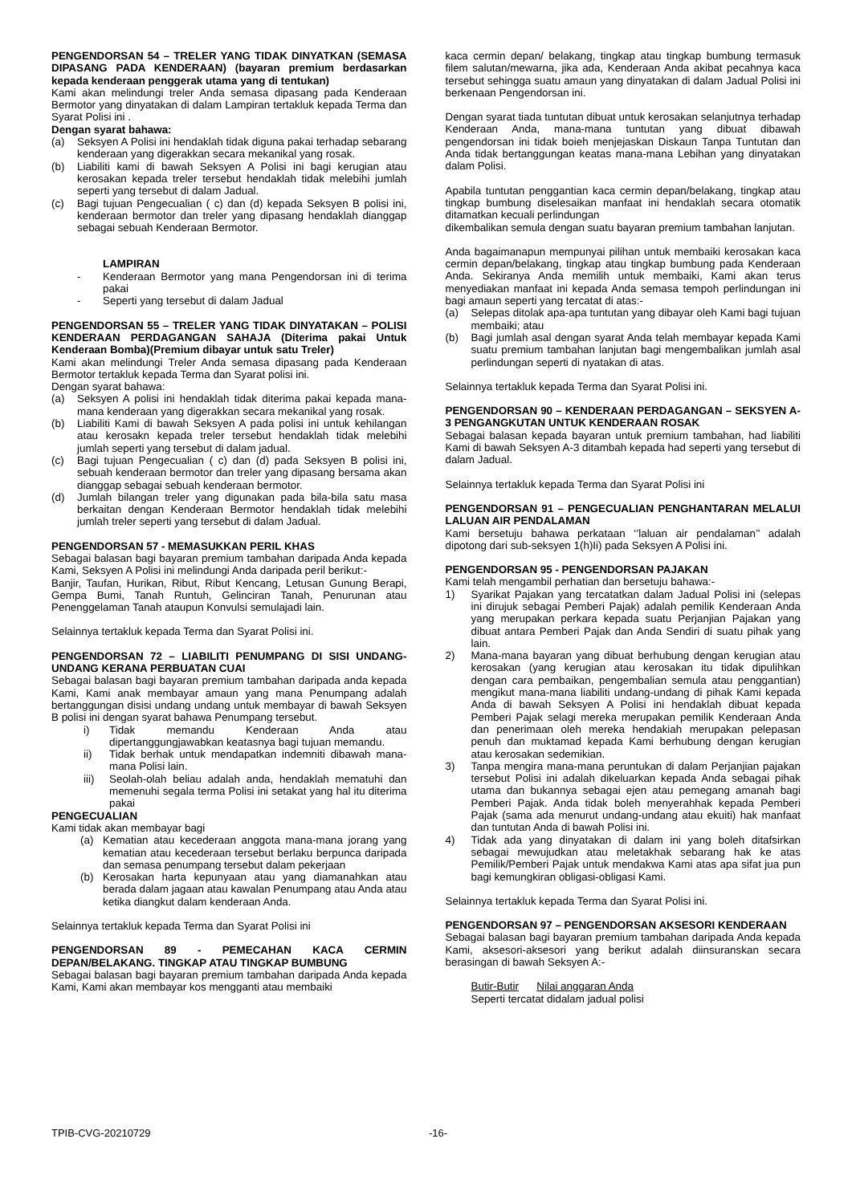PENGENDORSAN 54 – TRELER YANG TIDAK DINYATKAN (SEMASA DIPASANG PADA KENDERAAN) (bayaran premium berdasarkan kepada kenderaan penggerak utama yang di tentukan)
Kami akan melindungi treler Anda semasa dipasang pada Kenderaan Bermotor yang dinyatakan di dalam Lampiran tertakluk kepada Terma dan Syarat Polisi ini .
Dengan syarat bahawa:
(a) Seksyen A Polisi ini hendaklah tidak diguna pakai terhadap sebarang kenderaan yang digerakkan secara mekanikal yang rosak.
(b) Liabiliti kami di bawah Seksyen A Polisi ini bagi kerugian atau kerosakan kepada treler tersebut hendaklah tidak melebihi jumlah seperti yang tersebut di dalam Jadual.
(c) Bagi tujuan Pengecualian ( c) dan (d) kepada Seksyen B polisi ini, kenderaan bermotor dan treler yang dipasang hendaklah dianggap sebagai sebuah Kenderaan Bermotor.
LAMPIRAN
- Kenderaan Bermotor yang mana Pengendorsan ini di terima pakai
- Seperti yang tersebut di dalam Jadual
PENGENDORSAN 55 – TRELER YANG TIDAK DINYATAKAN – POLISI KENDERAAN PERDAGANGAN SAHAJA (Diterima pakai Untuk Kenderaan Bomba)(Premium dibayar untuk satu Treler)
Kami akan melindungi Treler Anda semasa dipasang pada Kenderaan Bermotor tertakluk kepada Terma dan Syarat polisi ini.
Dengan syarat bahawa:
(a) Seksyen A polisi ini hendaklah tidak diterima pakai kepada mana-mana kenderaan yang digerakkan secara mekanikal yang rosak.
(b) Liabiliti Kami di bawah Seksyen A pada polisi ini untuk kehilangan atau kerosakn kepada treler tersebut hendaklah tidak melebihi jumlah seperti yang tersebut di dalam jadual.
(c) Bagi tujuan Pengecualian ( c) dan (d) pada Seksyen B polisi ini, sebuah kenderaan bermotor dan treler yang dipasang bersama akan dianggap sebagai sebuah kenderaan bermotor.
(d) Jumlah bilangan treler yang digunakan pada bila-bila satu masa berkaitan dengan Kenderaan Bermotor hendaklah tidak melebihi jumlah treler seperti yang tersebut di dalam Jadual.
PENGENDORSAN 57 - MEMASUKKAN PERIL KHAS
Sebagai balasan bagi bayaran premium tambahan daripada Anda kepada Kami, Seksyen A Polisi ini melindungi Anda daripada peril berikut:-
Banjir, Taufan, Hurikan, Ribut, Ribut Kencang, Letusan Gunung Berapi, Gempa Bumi, Tanah Runtuh, Gelinciran Tanah, Penurunan atau Penenggelaman Tanah ataupun Konvulsi semulajadi lain.
Selainnya tertakluk kepada Terma dan Syarat Polisi ini.
PENGENDORSAN 72 – LIABILITI PENUMPANG DI SISI UNDANG-UNDANG KERANA PERBUATAN CUAI
Sebagai balasan bagi bayaran premium tambahan daripada anda kepada Kami, Kami anak membayar amaun yang mana Penumpang adalah bertanggungan disisi undang undang untuk membayar di bawah Seksyen B polisi ini dengan syarat bahawa Penumpang tersebut.
i) Tidak memandu Kenderaan Anda atau dipertanggungjawabkan keatasnya bagi tujuan memandu.
ii) Tidak berhak untuk mendapatkan indemniti dibawah mana-mana Polisi lain.
iii) Seolah-olah beliau adalah anda, hendaklah mematuhi dan memenuhi segala terma Polisi ini setakat yang hal itu diterima pakai
PENGECUALIAN
Kami tidak akan membayar bagi
(a) Kematian atau kecederaan anggota mana-mana jorang yang kematian atau kecederaan tersebut berlaku berpunca daripada dan semasa penumpang tersebut dalam pekerjaan
(b) Kerosakan harta kepunyaan atau yang diamanahkan atau berada dalam jagaan atau kawalan Penumpang atau Anda atau ketika diangkut dalam kenderaan Anda.
Selainnya tertakluk kepada Terma dan Syarat Polisi ini
PENGENDORSAN 89 - PEMECAHAN KACA CERMIN DEPAN/BELAKANG. TINGKAP ATAU TINGKAP BUMBUNG
Sebagai balasan bagi bayaran premium tambahan daripada Anda kepada Kami, Kami akan membayar kos mengganti atau membaiki
kaca cermin depan/ belakang, tingkap atau tingkap bumbung termasuk filem salutan/mewarna, jika ada, Kenderaan Anda akibat pecahnya kaca tersebut sehingga suatu amaun yang dinyatakan di dalam Jadual Polisi ini berkenaan Pengendorsan ini.
Dengan syarat tiada tuntutan dibuat untuk kerosakan selanjutnya terhadap Kenderaan Anda, mana-mana tuntutan yang dibuat dibawah pengendorsan ini tidak boieh menjejaskan Diskaun Tanpa Tuntutan dan Anda tidak bertanggungan keatas mana-mana Lebihan yang dinyatakan dalam Polisi.
Apabila tuntutan penggantian kaca cermin depan/belakang, tingkap atau tingkap bumbung diselesaikan manfaat ini hendaklah secara otomatik ditamatkan kecuali perlindungan
dikembalikan semula dengan suatu bayaran premium tambahan lanjutan.
Anda bagaimanapun mempunyai pilihan untuk membaiki kerosakan kaca cermin depan/belakang, tingkap atau tingkap bumbung pada Kenderaan Anda. Sekiranya Anda memilih untuk membaiki, Kami akan terus menyediakan manfaat ini kepada Anda semasa tempoh perlindungan ini bagi amaun seperti yang tercatat di atas:-
(a) Selepas ditolak apa-apa tuntutan yang dibayar oleh Kami bagi tujuan membaiki; atau
(b) Bagi jumlah asal dengan syarat Anda telah membayar kepada Kami suatu premium tambahan lanjutan bagi mengembalikan jumlah asal perlindungan seperti di nyatakan di atas.
Selainnya tertakluk kepada Terma dan Syarat Polisi ini.
PENGENDORSAN 90 – KENDERAAN PERDAGANGAN – SEKSYEN A- 3 PENGANGKUTAN UNTUK KENDERAAN ROSAK
Sebagai balasan kepada bayaran untuk premium tambahan, had liabiliti Kami di bawah Seksyen A-3 ditambah kepada had seperti yang tersebut di dalam Jadual.
Selainnya tertakluk kepada Terma dan Syarat Polisi ini
PENGENDORSAN 91 – PENGECUALIAN PENGHANTARAN MELALUI LALUAN AIR PENDALAMAN
Kami bersetuju bahawa perkataan ‘’laluan air pendalaman’’ adalah dipotong dari sub-seksyen 1(h)Ii) pada Seksyen A Polisi ini.
PENGENDORSAN 95 - PENGENDORSAN PAJAKAN
Kami telah mengambil perhatian dan bersetuju bahawa:-
1) Syarikat Pajakan yang tercatatkan dalam Jadual Polisi ini (selepas ini dirujuk sebagai Pemberi Pajak) adalah pemilik Kenderaan Anda yang merupakan perkara kepada suatu Perjanjian Pajakan yang dibuat antara Pemberi Pajak dan Anda Sendiri di suatu pihak yang lain.
2) Mana-mana bayaran yang dibuat berhubung dengan kerugian atau kerosakan (yang kerugian atau kerosakan itu tidak dipulihkan dengan cara pembaikan, pengembalian semula atau penggantian) mengikut mana-mana liabiliti undang-undang di pihak Kami kepada Anda di bawah Seksyen A Polisi ini hendaklah dibuat kepada Pemberi Pajak selagi mereka merupakan pemilik Kenderaan Anda dan penerimaan oleh mereka hendakiah merupakan pelepasan penuh dan muktamad kepada Kami berhubung dengan kerugian atau kerosakan sedemikian.
3) Tanpa mengira mana-mana peruntukan di dalam Perjanjian pajakan tersebut Polisi ini adalah dikeluarkan kepada Anda sebagai pihak utama dan bukannya sebagai ejen atau pemegang amanah bagi Pemberi Pajak. Anda tidak boleh menyerahhak kepada Pemberi Pajak (sama ada menurut undang-undang atau ekuiti) hak manfaat dan tuntutan Anda di bawah Polisi ini.
4) Tidak ada yang dinyatakan di dalam ini yang boleh ditafsirkan sebagai mewujudkan atau meletakhak sebarang hak ke atas Pemilik/Pemberi Pajak untuk mendakwa Kami atas apa sifat jua pun bagi kemungkiran obligasi-obligasi Kami.
Selainnya tertakluk kepada Terma dan Syarat Polisi ini.
PENGENDORSAN 97 – PENGENDORSAN AKSESORI KENDERAAN
Sebagai balasan bagi bayaran premium tambahan daripada Anda kepada Kami, aksesori-aksesori yang berikut adalah diinsuranskan secara berasingan di bawah Seksyen A:-
Butir-Butir Nilai anggaran Anda
Seperti tercatat didalam jadual polisi
TPIB-CVG-20210729 -16-